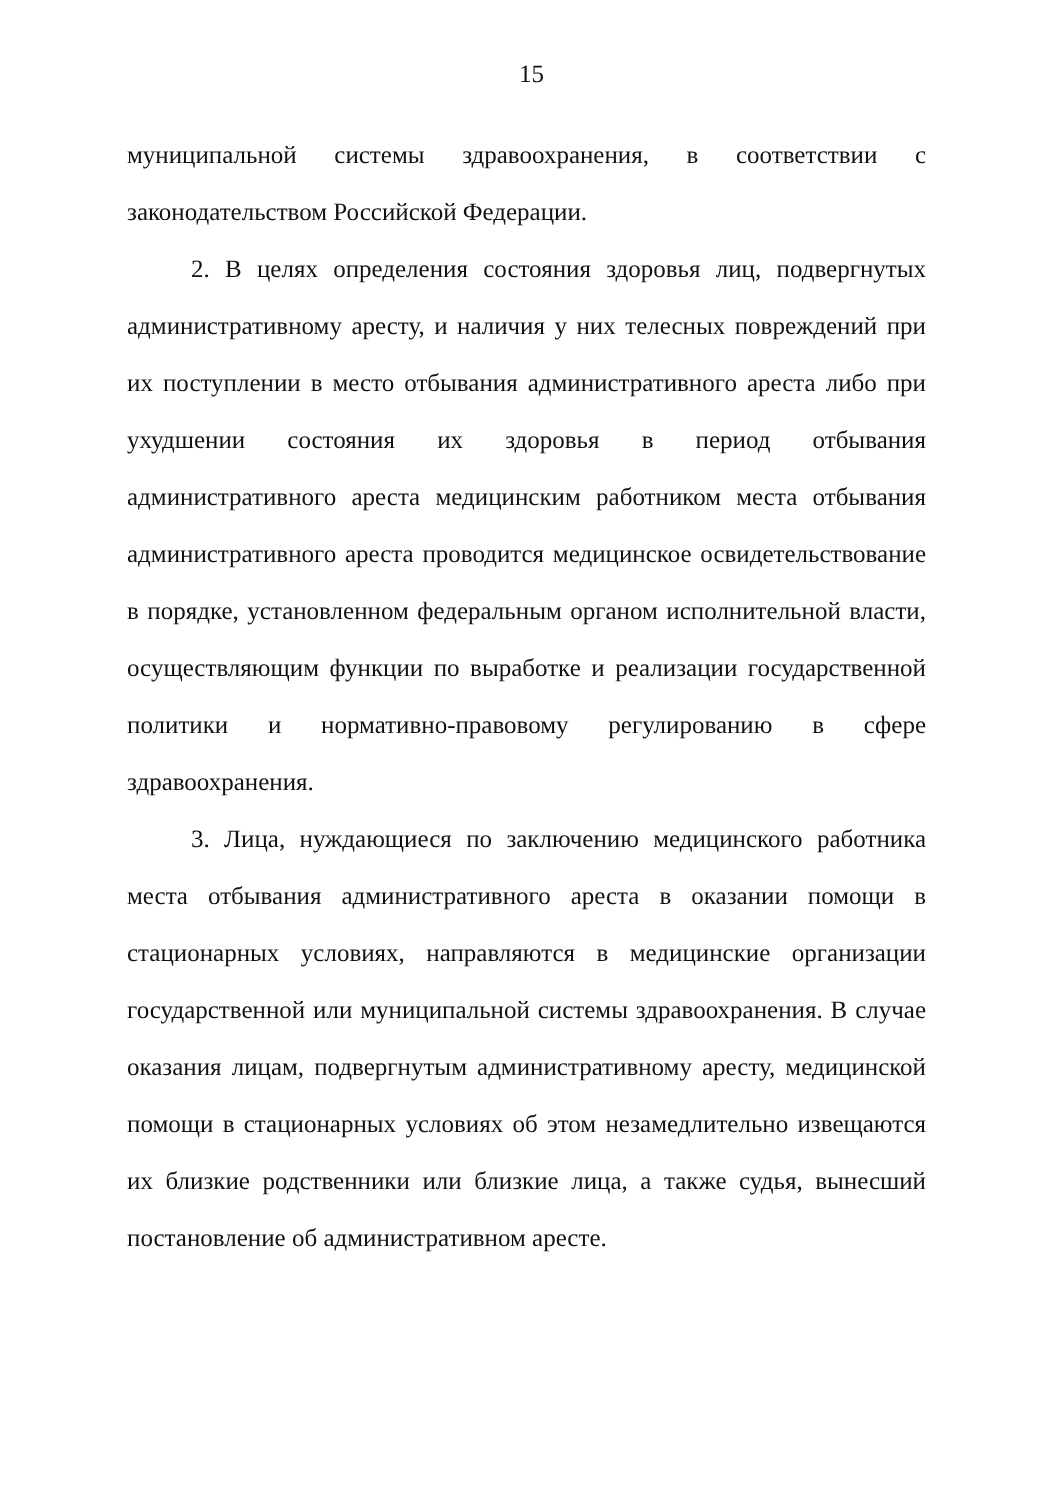15
муниципальной системы здравоохранения, в соответствии с законодательством Российской Федерации.
2. В целях определения состояния здоровья лиц, подвергнутых административному аресту, и наличия у них телесных повреждений при их поступлении в место отбывания административного ареста либо при ухудшении состояния их здоровья в период отбывания административного ареста медицинским работником места отбывания административного ареста проводится медицинское освидетельствование в порядке, установленном федеральным органом исполнительной власти, осуществляющим функции по выработке и реализации государственной политики и нормативно-правовому регулированию в сфере здравоохранения.
3. Лица, нуждающиеся по заключению медицинского работника места отбывания административного ареста в оказании помощи в стационарных условиях, направляются в медицинские организации государственной или муниципальной системы здравоохранения. В случае оказания лицам, подвергнутым административному аресту, медицинской помощи в стационарных условиях об этом незамедлительно извещаются их близкие родственники или близкие лица, а также судья, вынесший постановление об административном аресте.